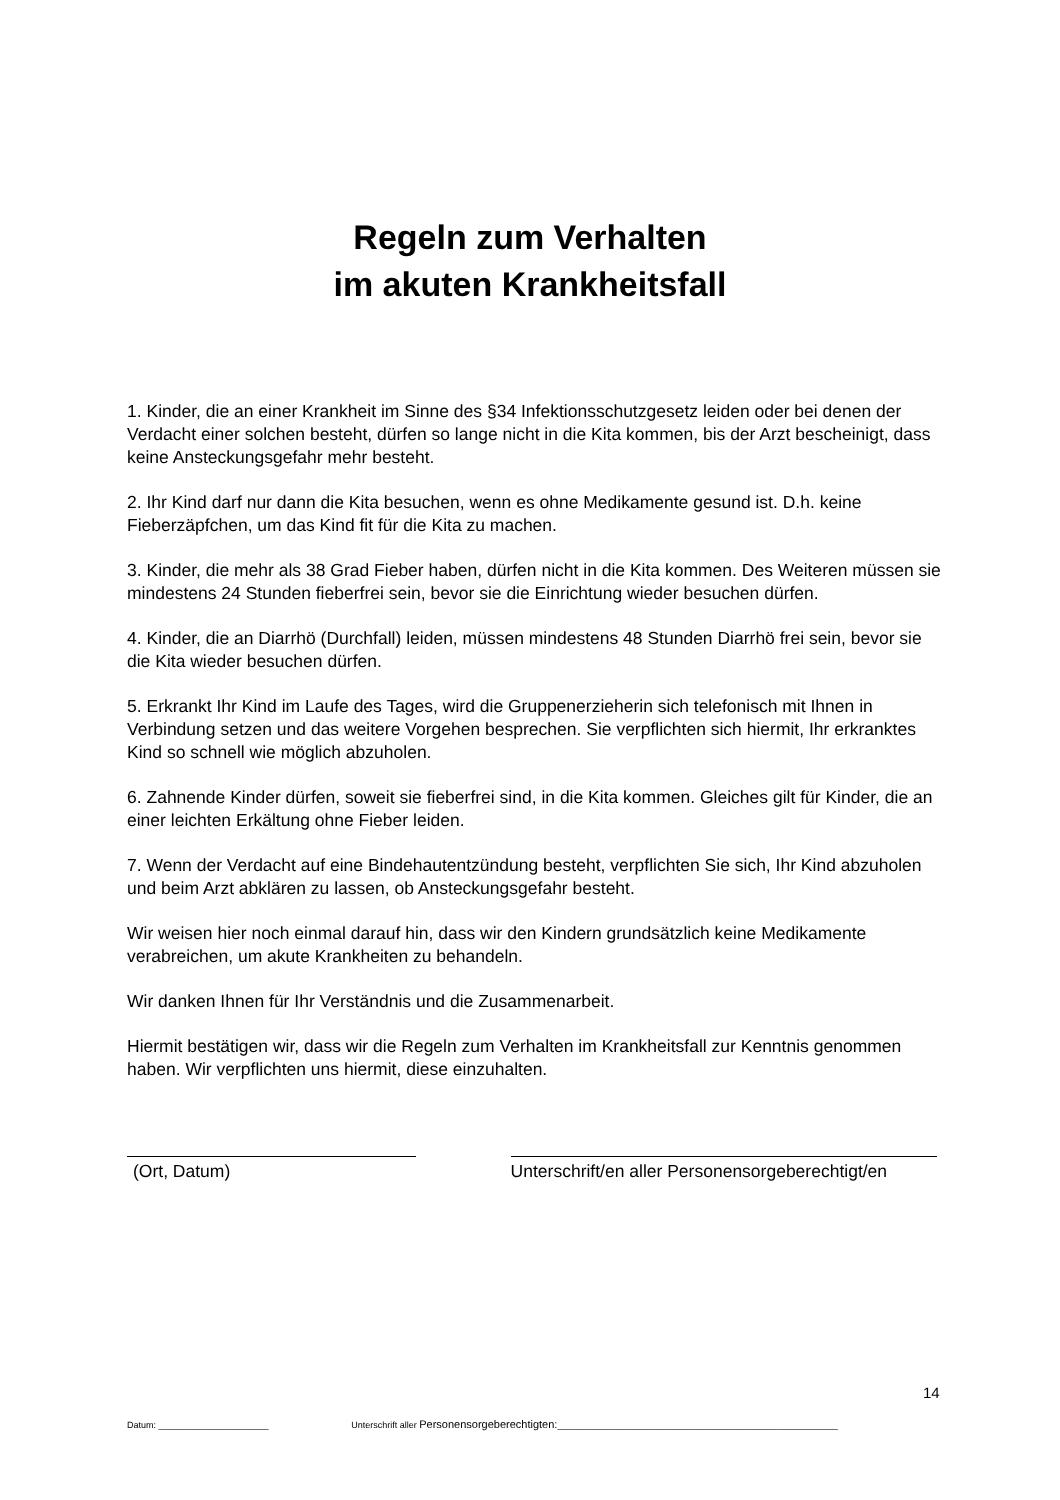Regeln zum Verhalten
im akuten Krankheitsfall
1. Kinder, die an einer Krankheit im Sinne des §34 Infektionsschutzgesetz leiden oder bei denen der Verdacht einer solchen besteht, dürfen so lange nicht in die Kita kommen, bis der Arzt bescheinigt, dass keine Ansteckungsgefahr mehr besteht.
2. Ihr Kind darf nur dann die Kita besuchen, wenn es ohne Medikamente gesund ist. D.h. keine Fieberzäpfchen, um das Kind fit für die Kita zu machen.
3. Kinder, die mehr als 38 Grad Fieber haben, dürfen nicht in die Kita kommen. Des Weiteren müssen sie mindestens 24 Stunden fieberfrei sein, bevor sie die Einrichtung wieder besuchen dürfen.
4. Kinder, die an Diarrhö (Durchfall) leiden, müssen mindestens 48 Stunden Diarrhö frei sein, bevor sie die Kita wieder besuchen dürfen.
5. Erkrankt Ihr Kind im Laufe des Tages, wird die Gruppenerzieherin sich telefonisch mit Ihnen in Verbindung setzen und das weitere Vorgehen besprechen. Sie verpflichten sich hiermit, Ihr erkranktes Kind so schnell wie möglich abzuholen.
6. Zahnende Kinder dürfen, soweit sie fieberfrei sind, in die Kita kommen. Gleiches gilt für Kinder, die an einer leichten Erkältung ohne Fieber leiden.
7. Wenn der Verdacht auf eine Bindehautentzündung besteht, verpflichten Sie sich, Ihr Kind abzuholen und beim Arzt abklären zu lassen, ob Ansteckungsgefahr besteht.
Wir weisen hier noch einmal darauf hin, dass wir den Kindern grundsätzlich keine Medikamente verabreichen, um akute Krankheiten zu behandeln.
Wir danken Ihnen für Ihr Verständnis und die Zusammenarbeit.
Hiermit bestätigen wir, dass wir die Regeln zum Verhalten im Krankheitsfall zur Kenntnis genommen haben. Wir verpflichten uns hiermit, diese einzuhalten.
(Ort, Datum) Unterschrift/en aller Personensorgeberechtigt/en
14
Datum: ______________________ Unterschrift aller Personensorgeberechtigten: ________________________________________________________